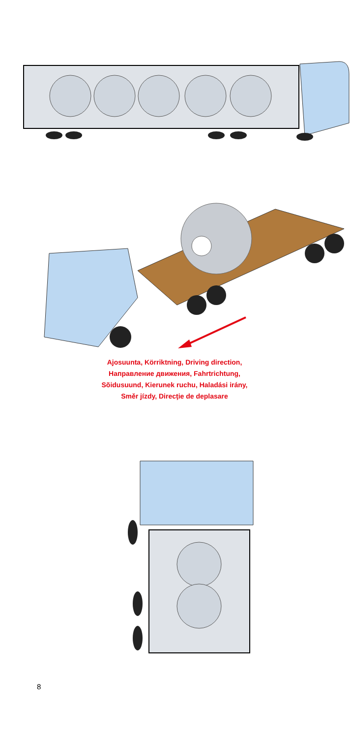Ajosuunta, Körriktning, Driving direction,
Направление движения, Fahrtrichtung,
Sõidusuund, Kierunek ruchu, Haladási irány,
Směr jízdy, Direcţie de deplasare
8